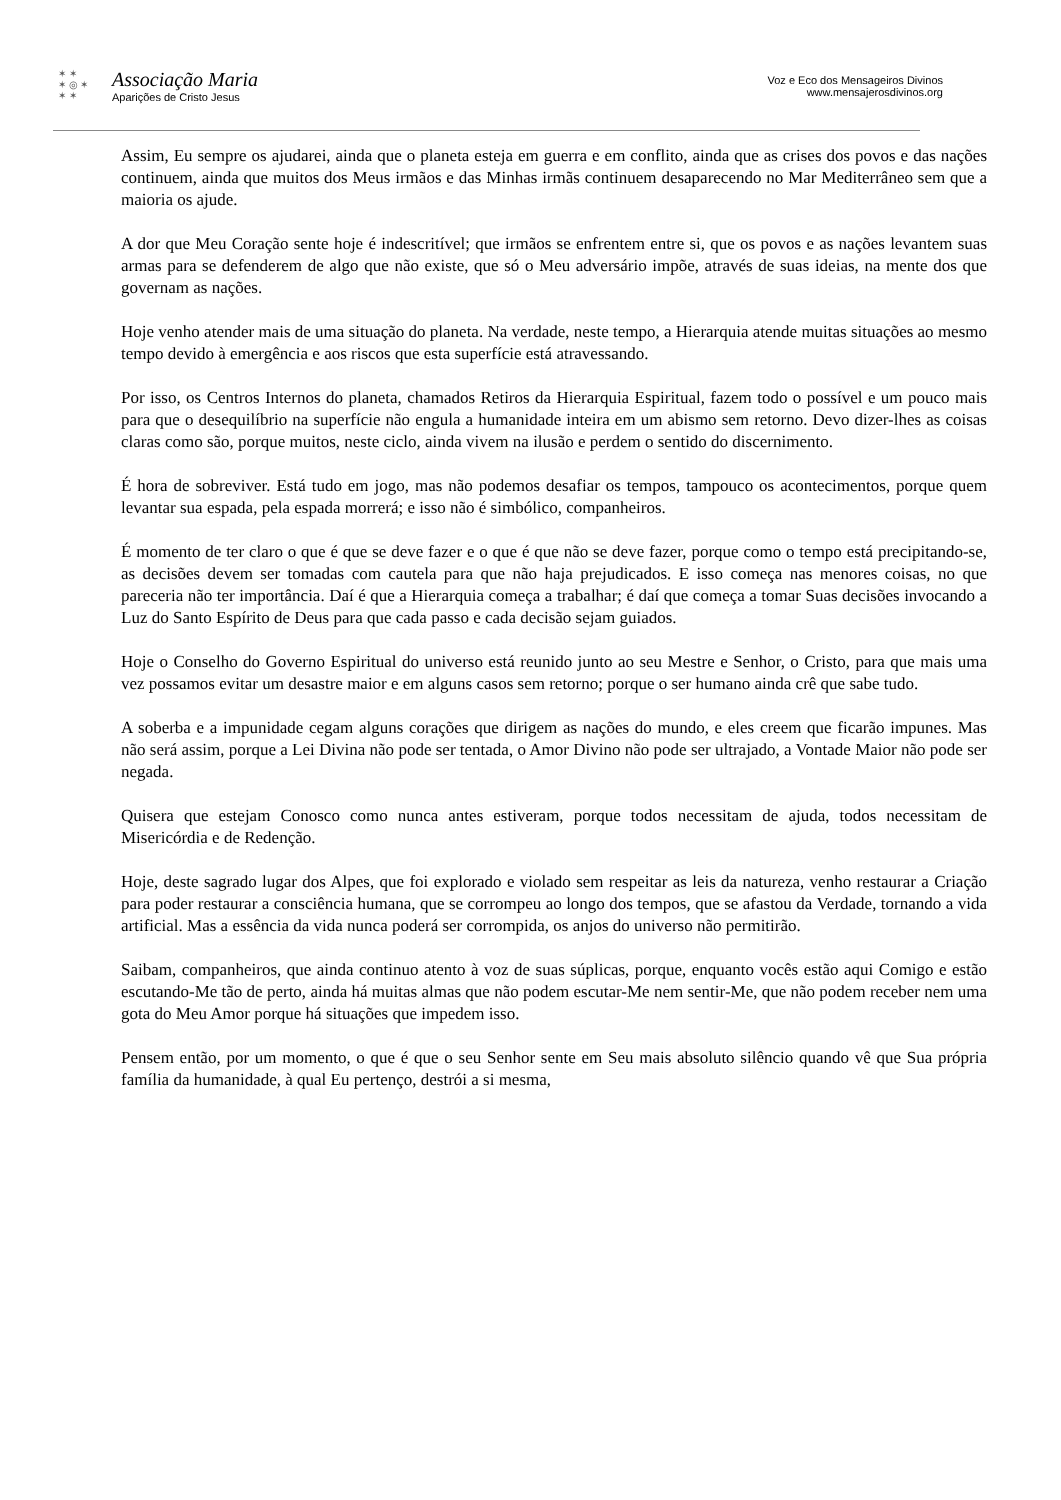✶ ✶
✶ ◎ ✶
✶ ✶
Associação Maria
Aparições de Cristo Jesus
Voz e Eco dos Mensageiros Divinos
www.mensajerosdivinos.org
Assim, Eu sempre os ajudarei, ainda que o planeta esteja em guerra e em conflito, ainda que as crises dos povos e das nações continuem, ainda que muitos dos Meus irmãos e das Minhas irmãs continuem desaparecendo no Mar Mediterrâneo sem que a maioria os ajude.
A dor que Meu Coração sente hoje é indescritível; que irmãos se enfrentem entre si, que os povos e as nações levantem suas armas para se defenderem de algo que não existe, que só o Meu adversário impõe, através de suas ideias, na mente dos que governam as nações.
Hoje venho atender mais de uma situação do planeta. Na verdade, neste tempo, a Hierarquia atende muitas situações ao mesmo tempo devido à emergência e aos riscos que esta superfície está atravessando.
Por isso, os Centros Internos do planeta, chamados Retiros da Hierarquia Espiritual, fazem todo o possível e um pouco mais para que o desequilíbrio na superfície não engula a humanidade inteira em um abismo sem retorno. Devo dizer-lhes as coisas claras como são, porque muitos, neste ciclo, ainda vivem na ilusão e perdem o sentido do discernimento.
É hora de sobreviver. Está tudo em jogo, mas não podemos desafiar os tempos, tampouco os acontecimentos, porque quem levantar sua espada, pela espada morrerá; e isso não é simbólico, companheiros.
É momento de ter claro o que é que se deve fazer e o que é que não se deve fazer, porque como o tempo está precipitando-se, as decisões devem ser tomadas com cautela para que não haja prejudicados. E isso começa nas menores coisas, no que pareceria não ter importância. Daí é que a Hierarquia começa a trabalhar; é daí que começa a tomar Suas decisões invocando a Luz do Santo Espírito de Deus para que cada passo e cada decisão sejam guiados.
Hoje o Conselho do Governo Espiritual do universo está reunido junto ao seu Mestre e Senhor, o Cristo, para que mais uma vez possamos evitar um desastre maior e em alguns casos sem retorno; porque o ser humano ainda crê que sabe tudo.
A soberba e a impunidade cegam alguns corações que dirigem as nações do mundo, e eles creem que ficarão impunes. Mas não será assim, porque a Lei Divina não pode ser tentada, o Amor Divino não pode ser ultrajado, a Vontade Maior não pode ser negada.
Quisera que estejam Conosco como nunca antes estiveram, porque todos necessitam de ajuda, todos necessitam de Misericórdia e de Redenção.
Hoje, deste sagrado lugar dos Alpes, que foi explorado e violado sem respeitar as leis da natureza, venho restaurar a Criação para poder restaurar a consciência humana, que se corrompeu ao longo dos tempos, que se afastou da Verdade, tornando a vida artificial. Mas a essência da vida nunca poderá ser corrompida, os anjos do universo não permitirão.
Saibam, companheiros, que ainda continuo atento à voz de suas súplicas, porque, enquanto vocês estão aqui Comigo e estão escutando-Me tão de perto, ainda há muitas almas que não podem escutar-Me nem sentir-Me, que não podem receber nem uma gota do Meu Amor porque há situações que impedem isso.
Pensem então, por um momento, o que é que o seu Senhor sente em Seu mais absoluto silêncio quando vê que Sua própria família da humanidade, à qual Eu pertenço, destrói a si mesma,